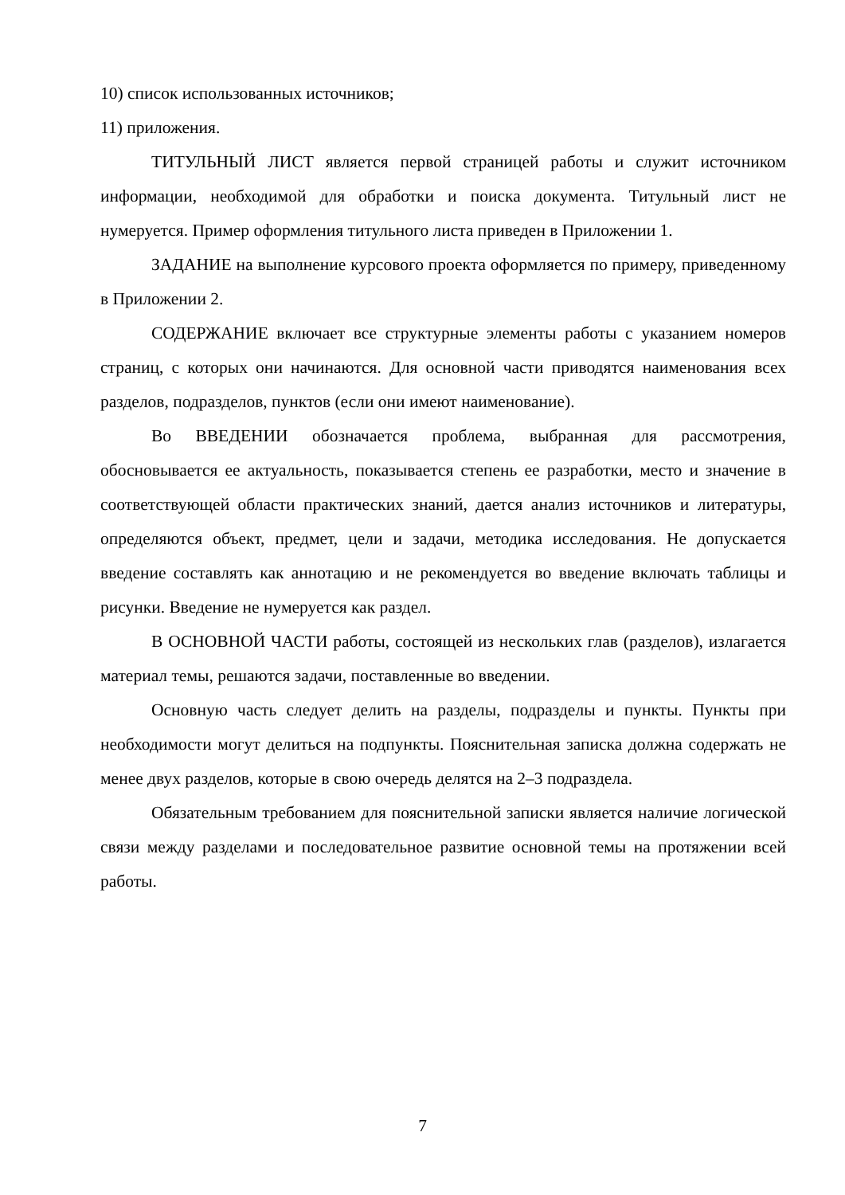10) список использованных источников;
11) приложения.
ТИТУЛЬНЫЙ ЛИСТ является первой страницей работы и служит источником информации, необходимой для обработки и поиска документа. Титульный лист не нумеруется. Пример оформления титульного листа приведен в Приложении 1.
ЗАДАНИЕ на выполнение курсового проекта оформляется по примеру, приведенному в Приложении 2.
СОДЕРЖАНИЕ включает все структурные элементы работы с указанием номеров страниц, с которых они начинаются. Для основной части приводятся наименования всех разделов, подразделов, пунктов (если они имеют наименование).
Во ВВЕДЕНИИ обозначается проблема, выбранная для рассмотрения, обосновывается ее актуальность, показывается степень ее разработки, место и значение в соответствующей области практических знаний, дается анализ источников и литературы, определяются объект, предмет, цели и задачи, методика исследования. Не допускается введение составлять как аннотацию и не рекомендуется во введение включать таблицы и рисунки. Введение не нумеруется как раздел.
В ОСНОВНОЙ ЧАСТИ работы, состоящей из нескольких глав (разделов), излагается материал темы, решаются задачи, поставленные во введении.
Основную часть следует делить на разделы, подразделы и пункты. Пункты при необходимости могут делиться на подпункты. Пояснительная записка должна содержать не менее двух разделов, которые в свою очередь делятся на 2–3 подраздела.
Обязательным требованием для пояснительной записки является наличие логической связи между разделами и последовательное развитие основной темы на протяжении всей работы.
7